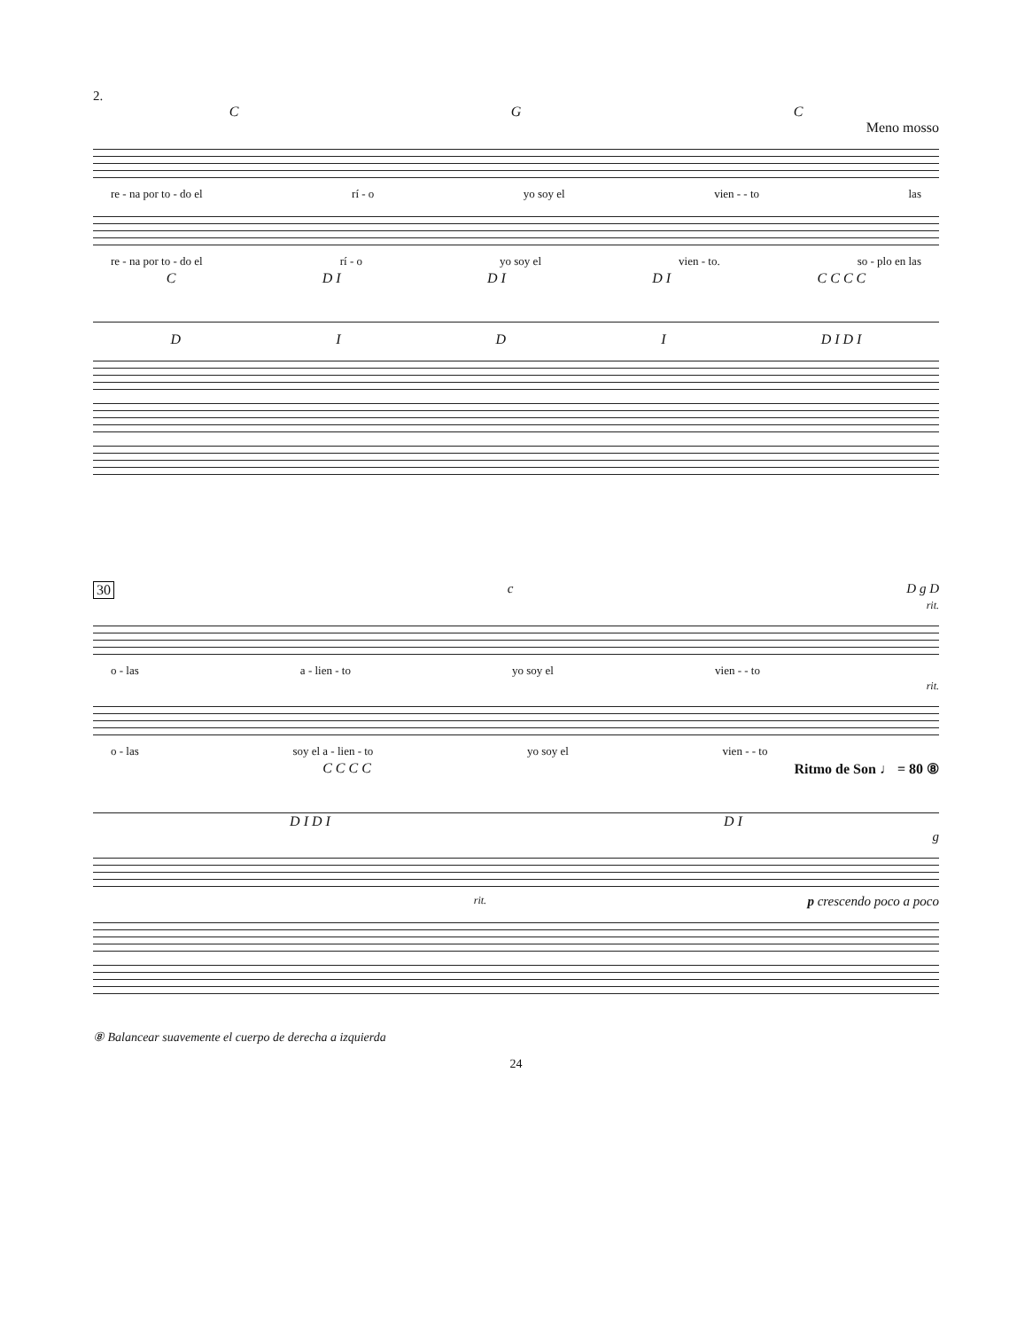2.
CGC
Meno mosso
re - na por to - do el rí - o yo soy el vien - - to las
re - na por to - do el rí - o yo soy el vien - to. so - plo en las
C D I D I D I C C C C
DIDI D I D I
30 c D g D
rit.
o - las a - lien - to yo soy el vien - - to
rit.
o - las soy el a - lien - to yo soy el vien - - to
C C C C Ritmo de Son ♩ = 80 ⑧
D I D I D I
g
rit. p crescendo poco a poco
⑧ Balancear suavemente el cuerpo de derecha a izquierda
24